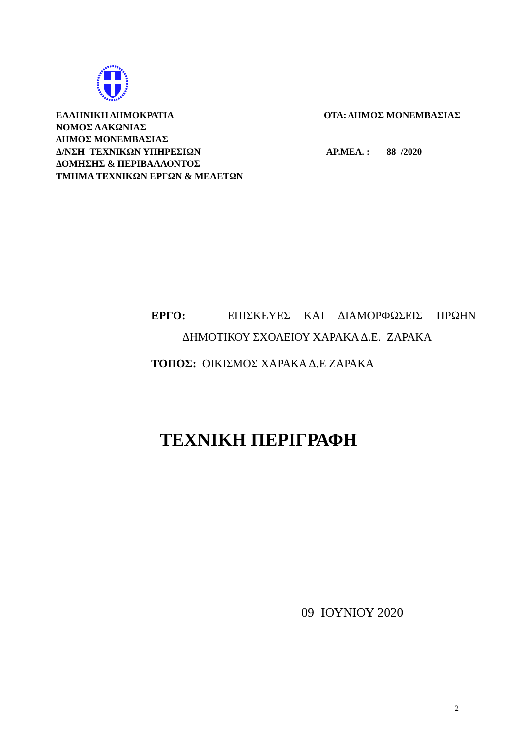ΕΛΛΗΝΙΚΗ ΔΗΜΟΚΡΑΤΙΑ
ΝΟΜΟΣ ΛΑΚΩΝΙΑΣ
ΔΗΜΟΣ ΜΟΝΕΜΒΑΣΙΑΣ
Δ/ΝΣΗ ΤΕΧΝΙΚΩΝ ΥΠΗΡΕΣΙΩΝ
ΔΟΜΗΣΗΣ & ΠΕΡΙΒΑΛΛΟΝΤΟΣ
ΤΜΗΜΑ ΤΕΧΝΙΚΩΝ ΕΡΓΩΝ & ΜΕΛΕΤΩΝ
ΟΤΑ: ΔΗΜΟΣ ΜΟΝΕΜΒΑΣΙΑΣ
ΑΡ.ΜΕΛ. : 88 /2020
ΕΡΓΟ: ΕΠΙΣΚΕΥΕΣ ΚΑΙ ΔΙΑΜΟΡΦΩΣΕΙΣ ΠΡΩΗΝ
ΔΗΜΟΤΙΚΟΥ ΣΧΟΛΕΙΟΥ ΧΑΡΑΚΑ Δ.Ε. ΖΑΡΑΚΑ
ΤΟΠΟΣ: ΟΙΚΙΣΜΟΣ ΧΑΡΑΚΑ Δ.Ε ΖΑΡΑΚΑ
ΤΕΧΝΙΚΗ ΠΕΡΙΓΡΑΦΗ
09 ΙΟΥΝΙΟΥ 2020
2